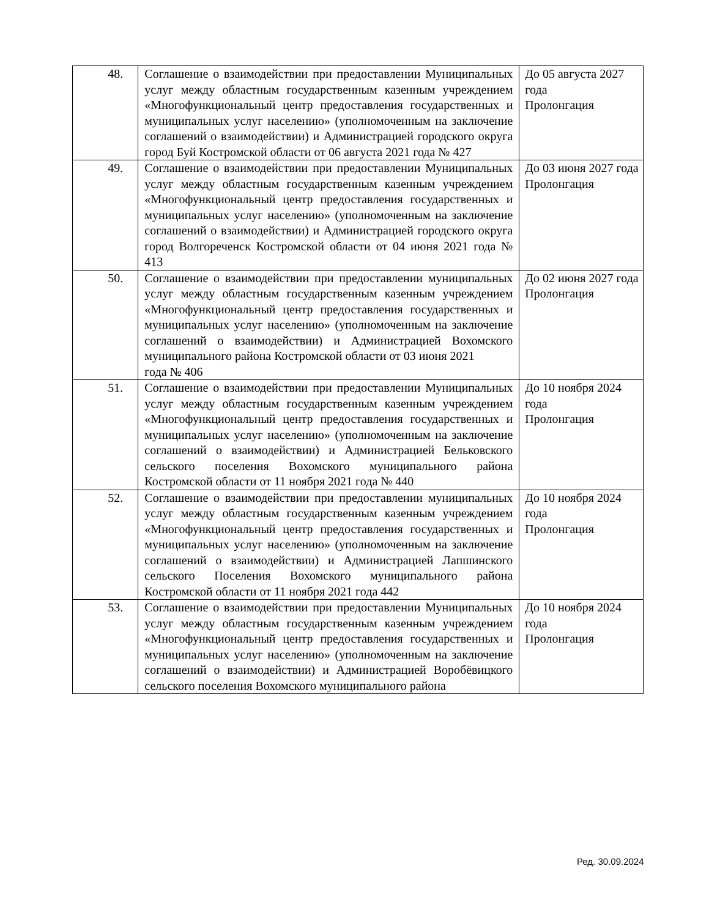| 48. | Соглашение о взаимодействии при предоставлении Муниципальных услуг между областным государственным казенным учреждением «Многофункциональный центр предоставления государственных и муниципальных услуг населению» (уполномоченным на заключение соглашений о взаимодействии) и Администрацией городского округа город Буй Костромской области от 06 августа 2021 года № 427 | До 05 августа 2027 года Пролонгация |
| 49. | Соглашение о взаимодействии при предоставлении Муниципальных услуг между областным государственным казенным учреждением «Многофункциональный центр предоставления государственных и муниципальных услуг населению» (уполномоченным на заключение соглашений о взаимодействии) и Администрацией городского округа город Волгореченск Костромской области от 04 июня 2021 года № 413 | До 03 июня 2027 года Пролонгация |
| 50. | Соглашение о взаимодействии при предоставлении муниципальных услуг между областным государственным казенным учреждением «Многофункциональный центр предоставления государственных и муниципальных услуг населению» (уполномоченным на заключение соглашений о взаимодействии) и Администрацией Вохомского муниципального района Костромской области от 03 июня 2021 года № 406 | До 02 июня 2027 года Пролонгация |
| 51. | Соглашение о взаимодействии при предоставлении Муниципальных услуг между областным государственным казенным учреждением «Многофункциональный центр предоставления государственных и муниципальных услуг населению» (уполномоченным на заключение соглашений о взаимодействии) и Администрацией Бельковского сельского поселения Вохомского муниципального района Костромской области от 11 ноября 2021 года № 440 | До 10 ноября 2024 года Пролонгация |
| 52. | Соглашение о взаимодействии при предоставлении муниципальных услуг между областным государственным казенным учреждением «Многофункциональный центр предоставления государственных и муниципальных услуг населению» (уполномоченным на заключение соглашений о взаимодействии) и Администрацией Лапшинского сельского Поселения Вохомского муниципального района Костромской области от 11 ноября 2021 года 442 | До 10 ноября 2024 года Пролонгация |
| 53. | Соглашение о взаимодействии при предоставлении Муниципальных услуг между областным государственным казенным учреждением «Многофункциональный центр предоставления государственных и муниципальных услуг населению» (уполномоченным на заключение соглашений о взаимодействии) и Администрацией Воробёвицкого сельского поселения Вохомского муниципального района | До 10 ноября 2024 года Пролонгация |
Ред. 30.09.2024